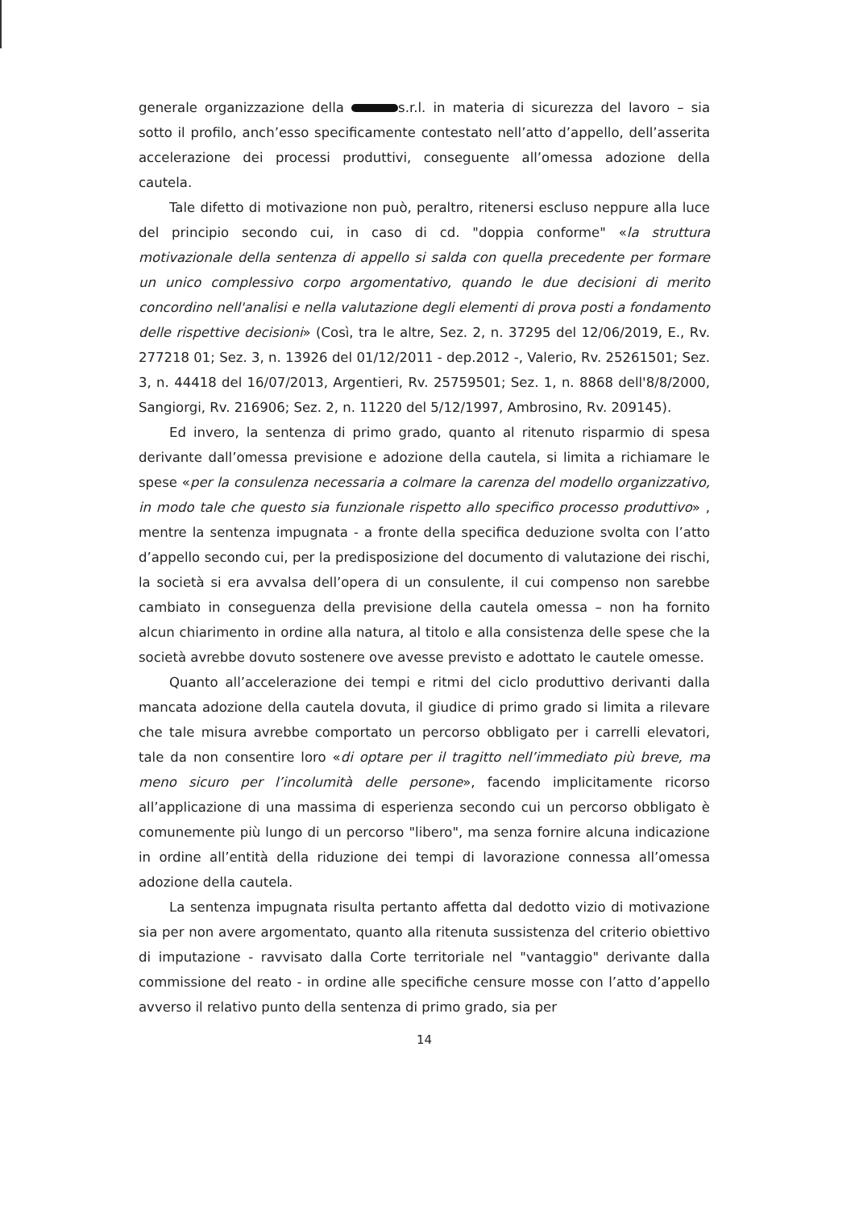generale organizzazione della s.r.l. in materia di sicurezza del lavoro – sia sotto il profilo, anch’esso specificamente contestato nell’atto d’appello, dell’asserita accelerazione dei processi produttivi, conseguente all’omessa adozione della cautela.
Tale difetto di motivazione non può, peraltro, ritenersi escluso neppure alla luce del principio secondo cui, in caso di cd. "doppia conforme" «la struttura motivazionale della sentenza di appello si salda con quella precedente per formare un unico complessivo corpo argomentativo, quando le due decisioni di merito concordino nell'analisi e nella valutazione degli elementi di prova posti a fondamento delle rispettive decisioni» (Così, tra le altre, Sez. 2, n. 37295 del 12/06/2019, E., Rv. 277218 01; Sez. 3, n. 13926 del 01/12/2011 - dep.2012 -, Valerio, Rv. 25261501; Sez. 3, n. 44418 del 16/07/2013, Argentieri, Rv. 25759501; Sez. 1, n. 8868 dell'8/8/2000, Sangiorgi, Rv. 216906; Sez. 2, n. 11220 del 5/12/1997, Ambrosino, Rv. 209145).
Ed invero, la sentenza di primo grado, quanto al ritenuto risparmio di spesa derivante dall’omessa previsione e adozione della cautela, si limita a richiamare le spese «per la consulenza necessaria a colmare la carenza del modello organizzativo, in modo tale che questo sia funzionale rispetto allo specifico processo produttivo» , mentre la sentenza impugnata - a fronte della specifica deduzione svolta con l’atto d’appello secondo cui, per la predisposizione del documento di valutazione dei rischi, la società si era avvalsa dell’opera di un consulente, il cui compenso non sarebbe cambiato in conseguenza della previsione della cautela omessa – non ha fornito alcun chiarimento in ordine alla natura, al titolo e alla consistenza delle spese che la società avrebbe dovuto sostenere ove avesse previsto e adottato le cautele omesse.
Quanto all’accelerazione dei tempi e ritmi del ciclo produttivo derivanti dalla mancata adozione della cautela dovuta, il giudice di primo grado si limita a rilevare che tale misura avrebbe comportato un percorso obbligato per i carrelli elevatori, tale da non consentire loro «di optare per il tragitto nell’immediato più breve, ma meno sicuro per l’incolumità delle persone», facendo implicitamente ricorso all’applicazione di una massima di esperienza secondo cui un percorso obbligato è comunemente più lungo di un percorso "libero", ma senza fornire alcuna indicazione in ordine all’entità della riduzione dei tempi di lavorazione connessa all’omessa adozione della cautela.
La sentenza impugnata risulta pertanto affetta dal dedotto vizio di motivazione sia per non avere argomentato, quanto alla ritenuta sussistenza del criterio obiettivo di imputazione - ravvisato dalla Corte territoriale nel "vantaggio" derivante dalla commissione del reato - in ordine alle specifiche censure mosse con l’atto d’appello avverso il relativo punto della sentenza di primo grado, sia per
14